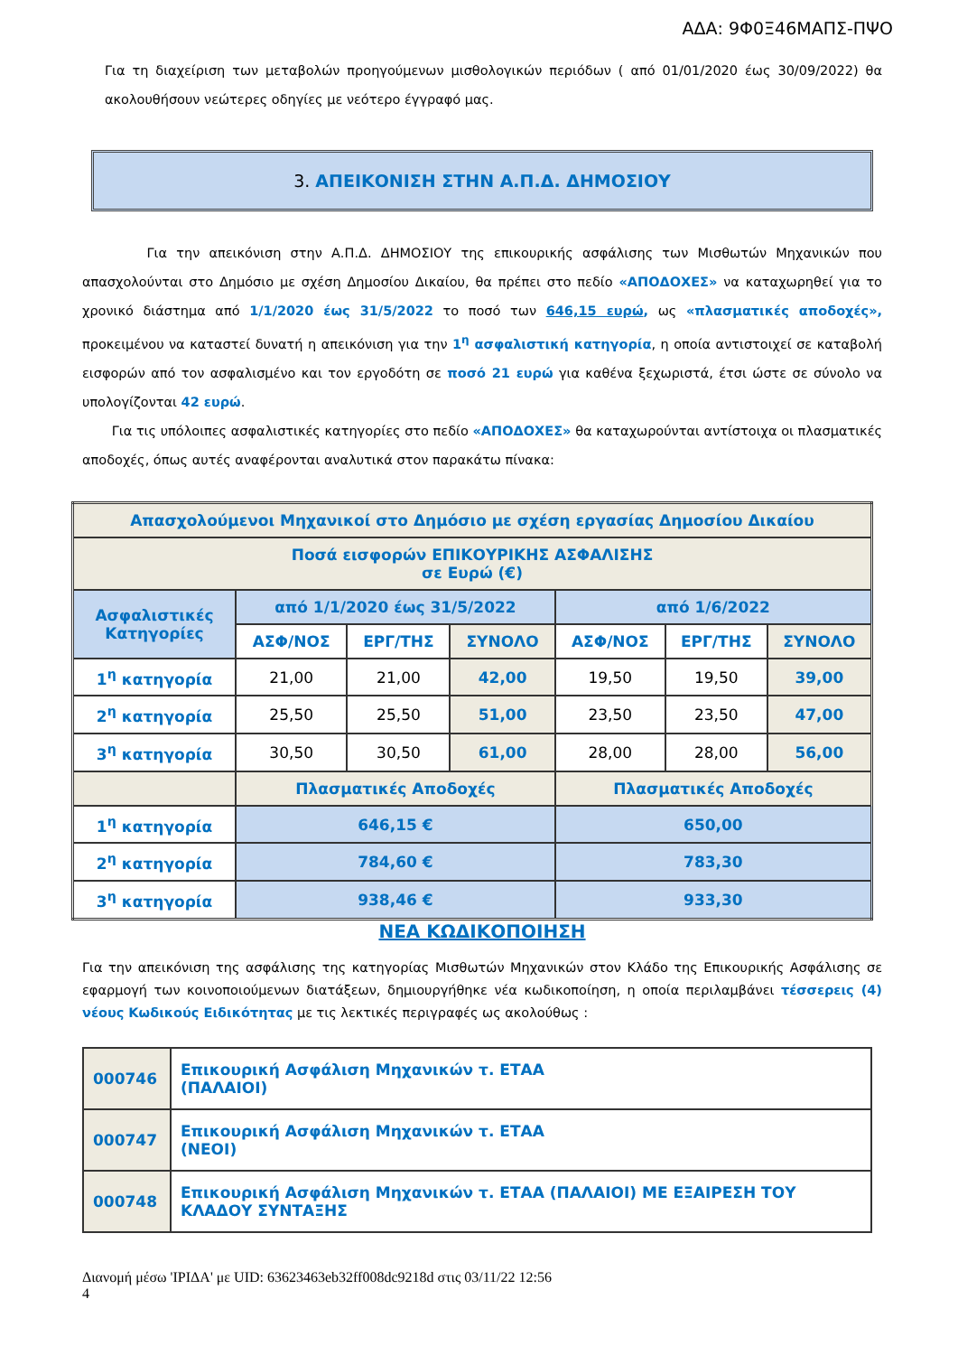ΑΔΑ: 9Φ0Ξ46ΜΑΠΣ-ΠΨΟ
Για τη διαχείριση των μεταβολών προηγούμενων μισθολογικών περιόδων ( από 01/01/2020 έως 30/09/2022) θα ακολουθήσουν νεώτερες οδηγίες με νεότερο έγγραφό μας.
3. ΑΠΕΙΚΟΝΙΣΗ ΣΤΗΝ Α.Π.Δ. ΔΗΜΟΣΙΟΥ
Για την απεικόνιση στην Α.Π.Δ. ΔΗΜΟΣΙΟΥ της επικουρικής ασφάλισης των Μισθωτών Μηχανικών που απασχολούνται στο Δημόσιο με σχέση Δημοσίου Δικαίου, θα πρέπει στο πεδίο «ΑΠΟΔΟΧΕΣ» να καταχωρηθεί για το χρονικό διάστημα από 1/1/2020 έως 31/5/2022 το ποσό των 646,15 ευρώ, ως «πλασματικές αποδοχές», προκειμένου να καταστεί δυνατή η απεικόνιση για την 1<sup>η</sup> ασφαλιστική κατηγορία, η οποία αντιστοιχεί σε καταβολή εισφορών από τον ασφαλισμένο και τον εργοδότη σε ποσό 21 ευρώ για καθένα ξεχωριστά, έτσι ώστε σε σύνολο να υπολογίζονται 42 ευρώ.
Για τις υπόλοιπες ασφαλιστικές κατηγορίες στο πεδίο «ΑΠΟΔΟΧΕΣ» θα καταχωρούνται αντίστοιχα οι πλασματικές αποδοχές, όπως αυτές αναφέρονται αναλυτικά στον παρακάτω πίνακα:
| Απασχολούμενοι Μηχανικοί στο Δημόσιο με σχέση εργασίας Δημοσίου Δικαίου | | | | | | |
| --- | --- | --- | --- | --- | --- | --- |
| Ποσά εισφορών ΕΠΙΚΟΥΡΙΚΗΣ ΑΣΦΑΛΙΣΗΣ σε Ευρώ (€) | | | | | | |
| Ασφαλιστικές Κατηγορίες | από 1/1/2020 έως 31/5/2022 | | | από 1/6/2022 | | |
| | ΑΣΦ/ΝΟΣ | ΕΡΓ/ΤΗΣ | ΣΥΝΟΛΟ | ΑΣΦ/ΝΟΣ | ΕΡΓ/ΤΗΣ | ΣΥΝΟΛΟ |
| 1<sup>η</sup> κατηγορία | 21,00 | 21,00 | 42,00 | 19,50 | 19,50 | 39,00 |
| 2<sup>η</sup> κατηγορία | 25,50 | 25,50 | 51,00 | 23,50 | 23,50 | 47,00 |
| 3<sup>η</sup> κατηγορία | 30,50 | 30,50 | 61,00 | 28,00 | 28,00 | 56,00 |
| | Πλασματικές Αποδοχές | | | Πλασματικές Αποδοχές | | |
| 1<sup>η</sup> κατηγορία | 646,15 € | | | 650,00 | | |
| 2<sup>η</sup> κατηγορία | 784,60 € | | | 783,30 | | |
| 3<sup>η</sup> κατηγορία | 938,46 € | | | 933,30 | | |
ΝΕΑ ΚΩΔΙΚΟΠΟΙΗΣΗ
Για την απεικόνιση της ασφάλισης της κατηγορίας Μισθωτών Μηχανικών στον Κλάδο της Επικουρικής Ασφάλισης σε εφαρμογή των κοινοποιούμενων διατάξεων, δημιουργήθηκε νέα κωδικοποίηση, η οποία περιλαμβάνει τέσσερεις (4) νέους Κωδικούς Ειδικότητας με τις λεκτικές περιγραφές ως ακολούθως :
| 000746 | Επικουρική Ασφάλιση Μηχανικών τ. ΕΤΑΑ (ΠΑΛΑΙΟΙ) |
| 000747 | Επικουρική Ασφάλιση Μηχανικών τ. ΕΤΑΑ (ΝΕΟΙ) |
| 000748 | Επικουρική Ασφάλιση Μηχανικών τ. ΕΤΑΑ (ΠΑΛΑΙΟΙ) ΜΕ ΕΞΑΙΡΕΣΗ ΤΟΥ ΚΛΑΔΟΥ ΣΥΝΤΑΞΗΣ |
Διανομή μέσω 'ΙΡΙΔΑ' με UID: 63623463eb32ff008dc9218d στις 03/11/22 12:56
4